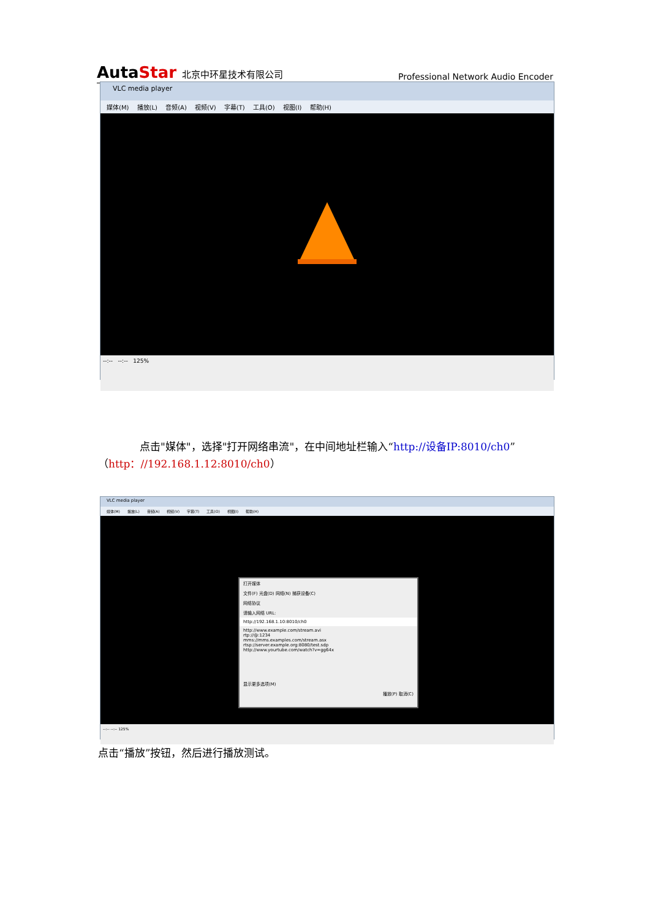AutaStar 北京中环星技术有限公司
Professional Network Audio Encoder
VLC media player
媒体(M) 播放(L) 音频(A) 视频(V) 字幕(T) 工具(O) 视图(I) 帮助(H)
--:-- --:-- 125%
　　　　点击"媒体"，选择"打开网络串流"，在中间地址栏输入“http://设备IP:8010/ch0”（http：//192.168.1.12:8010/ch0）
VLC media player
媒体(M) 播放(L) 音频(A) 视频(V) 字幕(T) 工具(O) 视图(I) 帮助(H)
打开媒体
文件(F) 光盘(D) 网络(N) 捕获设备(C)
网络协议
请输入网络 URL:
http://192.168.1.10:8010/ch0
http://www.example.com/stream.avi
rtp://@:1234
mms://mms.examples.com/stream.asx
rtsp://server.example.org:8080/test.sdp
http://www.yourtube.com/watch?v=gg64x
显示更多选项(M)
播放(P) 取消(C)
--:-- --:-- 125%
点击“播放”按钮，然后进行播放测试。